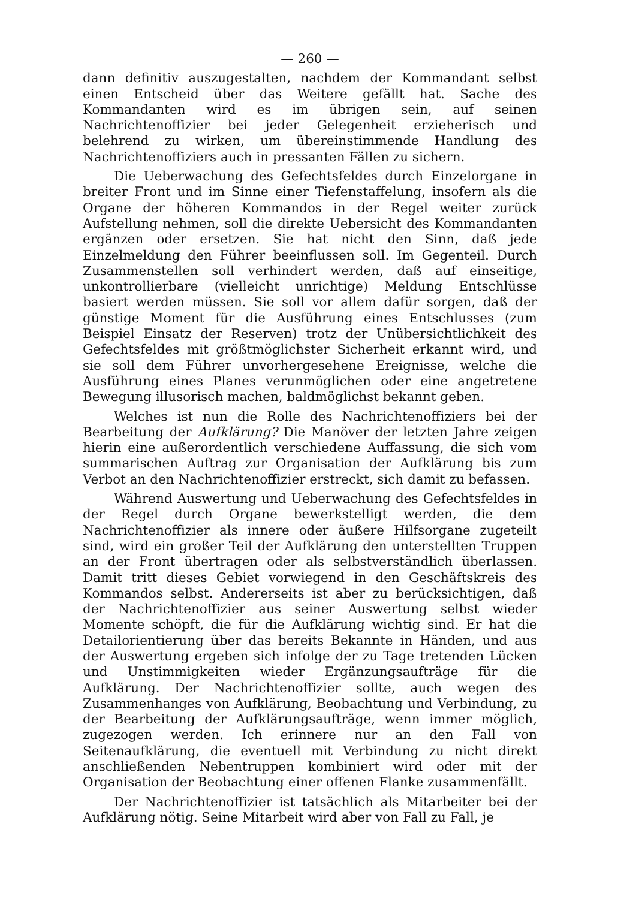— 260 —
dann definitiv auszugestalten, nachdem der Kommandant selbst einen Entscheid über das Weitere gefällt hat. Sache des Kommandanten wird es im übrigen sein, auf seinen Nachrichtenoffizier bei jeder Gelegenheit erzieherisch und belehrend zu wirken, um übereinstimmende Handlung des Nachrichtenoffiziers auch in pressanten Fällen zu sichern.
Die Ueberwachung des Gefechtsfeldes durch Einzelorgane in breiter Front und im Sinne einer Tiefenstaffelung, insofern als die Organe der höheren Kommandos in der Regel weiter zurück Aufstellung nehmen, soll die direkte Uebersicht des Kommandanten ergänzen oder ersetzen. Sie hat nicht den Sinn, daß jede Einzelmeldung den Führer beeinflussen soll. Im Gegenteil. Durch Zusammenstellen soll verhindert werden, daß auf einseitige, unkontrollierbare (vielleicht unrichtige) Meldung Entschlüsse basiert werden müssen. Sie soll vor allem dafür sorgen, daß der günstige Moment für die Ausführung eines Entschlusses (zum Beispiel Einsatz der Reserven) trotz der Unübersichtlichkeit des Gefechtsfeldes mit größtmöglichster Sicherheit erkannt wird, und sie soll dem Führer unvorhergesehene Ereignisse, welche die Ausführung eines Planes verunmöglichen oder eine angetretene Bewegung illusorisch machen, baldmöglichst bekannt geben.
Welches ist nun die Rolle des Nachrichtenoffiziers bei der Bearbeitung der Aufklärung? Die Manöver der letzten Jahre zeigen hierin eine außerordentlich verschiedene Auffassung, die sich vom summarischen Auftrag zur Organisation der Aufklärung bis zum Verbot an den Nachrichtenoffizier erstreckt, sich damit zu befassen.
Während Auswertung und Ueberwachung des Gefechtsfeldes in der Regel durch Organe bewerkstelligt werden, die dem Nachrichtenoffizier als innere oder äußere Hilfsorgane zugeteilt sind, wird ein großer Teil der Aufklärung den unterstellten Truppen an der Front übertragen oder als selbstverständlich überlassen. Damit tritt dieses Gebiet vorwiegend in den Geschäftskreis des Kommandos selbst. Andererseits ist aber zu berücksichtigen, daß der Nachrichtenoffizier aus seiner Auswertung selbst wieder Momente schöpft, die für die Aufklärung wichtig sind. Er hat die Detailorientierung über das bereits Bekannte in Händen, und aus der Auswertung ergeben sich infolge der zu Tage tretenden Lücken und Unstimmigkeiten wieder Ergänzungsaufträge für die Aufklärung. Der Nachrichtenoffizier sollte, auch wegen des Zusammenhanges von Aufklärung, Beobachtung und Verbindung, zu der Bearbeitung der Aufklärungsaufträge, wenn immer möglich, zugezogen werden. Ich erinnere nur an den Fall von Seitenaufklärung, die eventuell mit Verbindung zu nicht direkt anschließenden Nebentruppen kombiniert wird oder mit der Organisation der Beobachtung einer offenen Flanke zusammenfällt.
Der Nachrichtenoffizier ist tatsächlich als Mitarbeiter bei der Aufklärung nötig. Seine Mitarbeit wird aber von Fall zu Fall, je